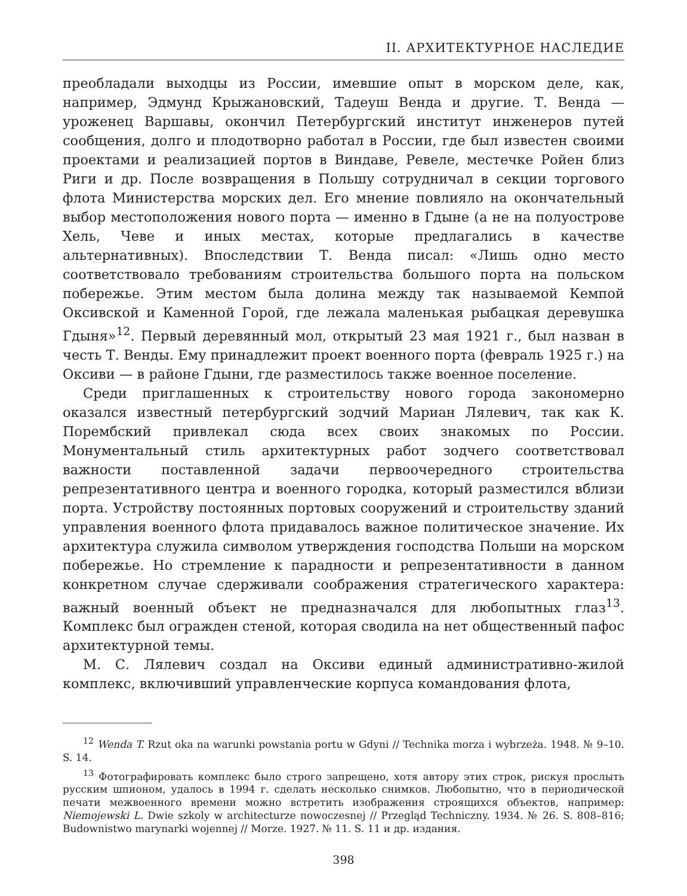II. АРХИТЕКТУРНОЕ НАСЛЕДИЕ
преобладали выходцы из России, имевшие опыт в морском деле, как, например, Эдмунд Крыжановский, Тадеуш Венда и другие. Т. Венда — уроженец Варшавы, окончил Петербургский институт инженеров путей сообщения, долго и плодотворно работал в России, где был известен своими проектами и реализацией портов в Виндаве, Ревеле, местечке Ройен близ Риги и др. После возвращения в Польшу сотрудничал в секции торгового флота Министерства морских дел. Его мнение повлияло на окончательный выбор местоположения нового порта — именно в Гдыне (а не на полуострове Хель, Чеве и иных местах, которые предлагались в качестве альтернативных). Впоследствии Т. Венда писал: «Лишь одно место соответствовало требованиям строительства большого порта на польском побережье. Этим местом была долина между так называемой Кемпой Оксивской и Каменной Горой, где лежала маленькая рыбацкая деревушка Гдыня»<sup>12</sup>. Первый деревянный мол, открытый 23 мая 1921 г., был назван в честь Т. Венды. Ему принадлежит проект военного порта (февраль 1925 г.) на Оксиви — в районе Гдыни, где разместилось также военное поселение.
Среди приглашенных к строительству нового города закономерно оказался известный петербургский зодчий Мариан Лялевич, так как К. Порембский привлекал сюда всех своих знакомых по России. Монументальный стиль архитектурных работ зодчего соответствовал важности поставленной задачи первоочередного строительства репрезентативного центра и военного городка, который разместился вблизи порта. Устройству постоянных портовых сооружений и строительству зданий управления военного флота придавалось важное политическое значение. Их архитектура служила символом утверждения господства Польши на морском побережье. Но стремление к парадности и репрезентативности в данном конкретном случае сдерживали соображения стратегического характера: важный военный объект не предназначался для любопытных глаз<sup>13</sup>. Комплекс был огражден стеной, которая сводила на нет общественный пафос архитектурной темы.
М. С. Лялевич создал на Оксиви единый административно-жилой комплекс, включивший управленческие корпуса командования флота,
<sup>12</sup> Wenda T. Rzut oka na warunki powstania portu w Gdyni // Technika morza i wybrzeża. 1948. № 9–10. S. 14.
<sup>13</sup> Фотографировать комплекс было строго запрещено, хотя автору этих строк, рискуя прослыть русским шпионом, удалось в 1994 г. сделать несколько снимков. Любопытно, что в периодической печати межвоенного времени можно встретить изображения строящихся объектов, например: Niemojewski L. Dwie szkoly w architecturze nowoczesnej // Przegląd Techniczny. 1934. № 26. S. 808–816; Budownistwo marynarki wojennej // Morze. 1927. № 11. S. 11 и др. издания.
398